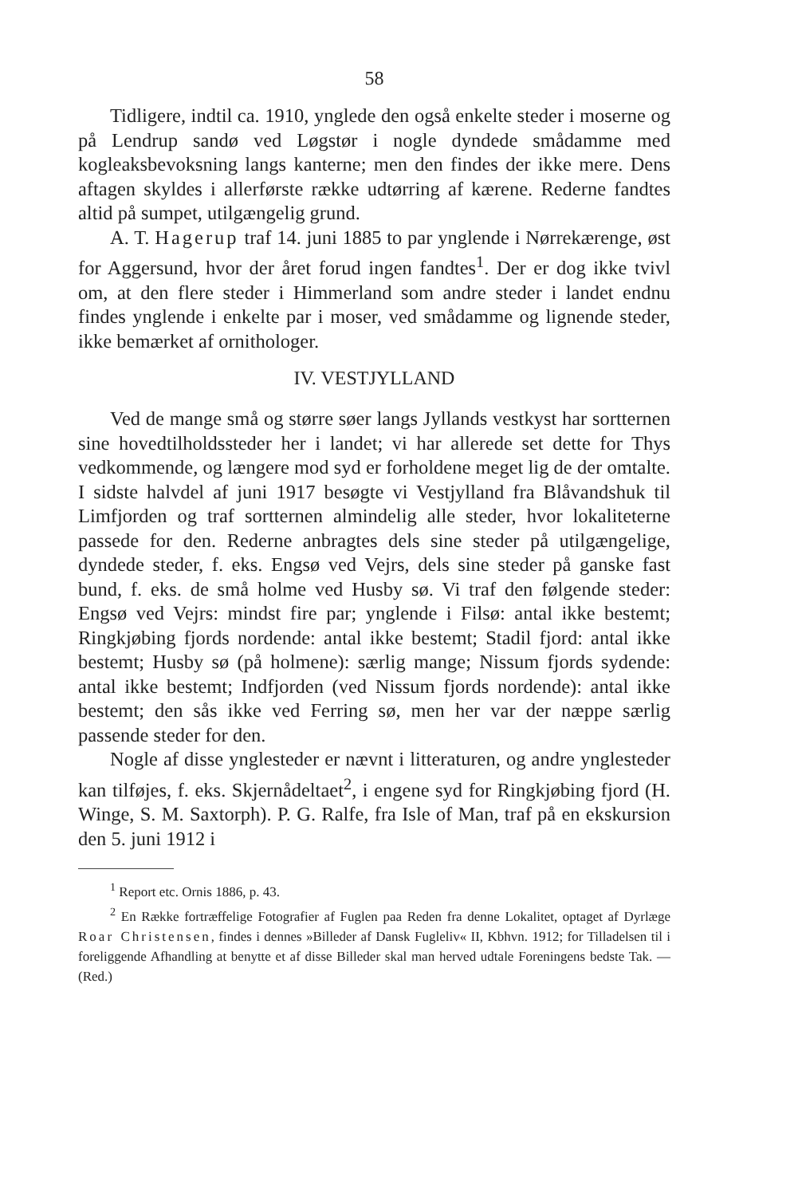58
Tidligere, indtil ca. 1910, ynglede den også enkelte steder i moserne og på Lendrup sandø ved Løgstør i nogle dyndede smådamme med kogleaksbevoksning langs kanterne; men den findes der ikke mere. Dens aftagen skyldes i allerførste række udtørring af kærene. Rederne fandtes altid på sumpet, utilgængelig grund.
A. T. Hagerup traf 14. juni 1885 to par ynglende i Nørrekærenge, øst for Aggersund, hvor der året forud ingen fandtes<sup>1</sup>. Der er dog ikke tvivl om, at den flere steder i Himmerland som andre steder i landet endnu findes ynglende i enkelte par i moser, ved smådamme og lignende steder, ikke bemærket af ornithologer.
IV. VESTJYLLAND
Ved de mange små og større søer langs Jyllands vestkyst har sortternen sine hovedtilholdssteder her i landet; vi har allerede set dette for Thys vedkommende, og længere mod syd er forholdene meget lig de der omtalte. I sidste halvdel af juni 1917 besøgte vi Vestjylland fra Blåvandshuk til Limfjorden og traf sortternen almindelig alle steder, hvor lokaliteterne passede for den. Rederne anbragtes dels sine steder på utilgængelige, dyndede steder, f. eks. Engsø ved Vejrs, dels sine steder på ganske fast bund, f. eks. de små holme ved Husby sø. Vi traf den følgende steder: Engsø ved Vejrs: mindst fire par; ynglende i Filsø: antal ikke bestemt; Ringkjøbing fjords nordende: antal ikke bestemt; Stadil fjord: antal ikke bestemt; Husby sø (på holmene): særlig mange; Nissum fjords sydende: antal ikke bestemt; Indfjorden (ved Nissum fjords nordende): antal ikke bestemt; den sås ikke ved Ferring sø, men her var der næppe særlig passende steder for den.
Nogle af disse ynglesteder er nævnt i litteraturen, og andre ynglesteder kan tilføjes, f. eks. Skjernådeltaet<sup>2</sup>, i engene syd for Ringkjøbing fjord (H. Winge, S. M. Saxtorph). P. G. Ralfe, fra Isle of Man, traf på en ekskursion den 5. juni 1912 i
<sup>1</sup> Report etc. Ornis 1886, p. 43.
<sup>2</sup> En Række fortræffelige Fotografier af Fuglen paa Reden fra denne Lokalitet, optaget af Dyrlæge Roar Christensen, findes i dennes »Billeder af Dansk Fugleliv« II, Kbhvn. 1912; for Tilladelsen til i foreliggende Afhandling at benytte et af disse Billeder skal man herved udtale Foreningens bedste Tak. — (Red.)